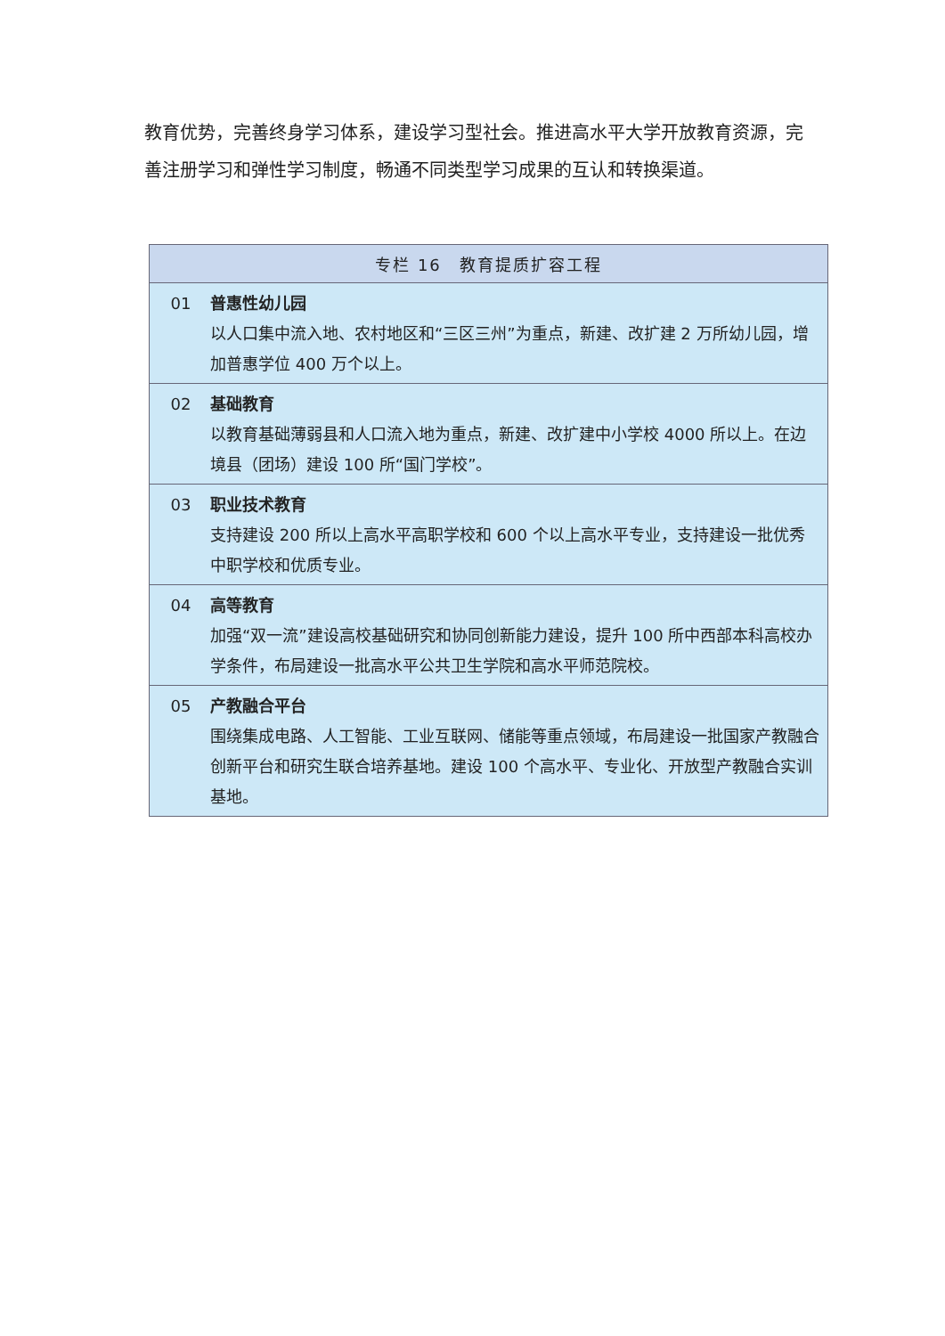教育优势，完善终身学习体系，建设学习型社会。推进高水平大学开放教育资源，完善注册学习和弹性学习制度，畅通不同类型学习成果的互认和转换渠道。
| 专栏 16 教育提质扩容工程 | |
| --- | --- |
| 01 | 普惠性幼儿园 以人口集中流入地、农村地区和“三区三州”为重点，新建、改扩建 2 万所幼儿园，增加普惠学位 400 万个以上。 |
| 02 | 基础教育 以教育基础薄弱县和人口流入地为重点，新建、改扩建中小学校 4000 所以上。在边境县（团场）建设 100 所“国门学校”。 |
| 03 | 职业技术教育 支持建设 200 所以上高水平高职学校和 600 个以上高水平专业，支持建设一批优秀中职学校和优质专业。 |
| 04 | 高等教育 加强“双一流”建设高校基础研究和协同创新能力建设，提升 100 所中西部本科高校办学条件，布局建设一批高水平公共卫生学院和高水平师范院校。 |
| 05 | 产教融合平台 围绕集成电路、人工智能、工业互联网、储能等重点领域，布局建设一批国家产教融合创新平台和研究生联合培养基地。建设 100 个高水平、专业化、开放型产教融合实训基地。 |